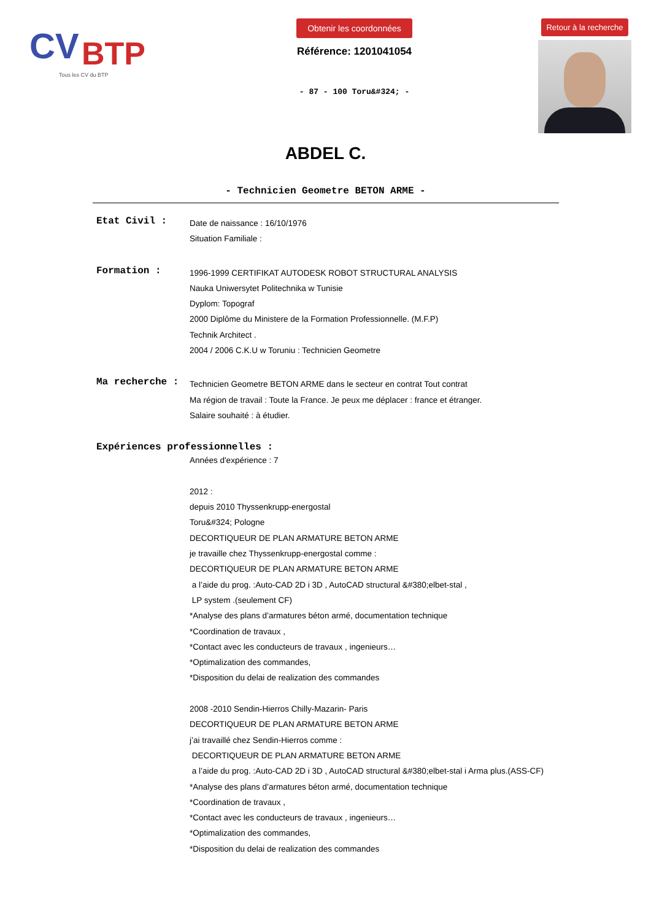CV
BTP
Tous les CV du BTP
Obtenir les coordonnées
Référence: 1201041054
- 87 - 100 Toru&#324; -
Retour à la recherche
ABDEL C.
- Technicien Geometre BETON ARME -
Etat Civil :
Date de naissance : 16/10/1976
Situation Familiale :
Formation :
1996-1999 CERTIFIKAT AUTODESK ROBOT STRUCTURAL ANALYSIS
Nauka Uniwersytet Politechnika w Tunisie
Dyplom: Topograf
2000 Diplôme du Ministere de la Formation Professionnelle. (M.F.P)
Technik Architect .
2004 / 2006 C.K.U w Toruniu : Technicien Geometre
Ma recherche :
Technicien Geometre BETON ARME dans le secteur en contrat Tout contrat
Ma région de travail : Toute la France. Je peux me déplacer : france et étranger.
Salaire souhaité : à étudier.
Expériences professionnelles :
Années d'expérience : 7
2012 :
depuis 2010 Thyssenkrupp-energostal
Toru&#324; Pologne
DECORTIQUEUR DE PLAN ARMATURE BETON ARME
je travaille chez Thyssenkrupp-energostal comme :
DECORTIQUEUR DE PLAN ARMATURE BETON ARME
a l’aide du prog. :Auto-CAD 2D i 3D , AutoCAD structural &#380;elbet-stal ,
LP system .(seulement CF)
*Analyse des plans d’armatures béton armé, documentation technique
*Coordination de travaux ,
*Contact avec les conducteurs de travaux , ingenieurs…
*Optimalization des commandes,
*Disposition du delai de realization des commandes
2008 -2010 Sendin-Hierros Chilly-Mazarin- Paris
DECORTIQUEUR DE PLAN ARMATURE BETON ARME
j’ai travaillé chez Sendin-Hierros comme :
DECORTIQUEUR DE PLAN ARMATURE BETON ARME
a l’aide du prog. :Auto-CAD 2D i 3D , AutoCAD structural &#380;elbet-stal i Arma plus.(ASS-CF)
*Analyse des plans d’armatures béton armé, documentation technique
*Coordination de travaux ,
*Contact avec les conducteurs de travaux , ingenieurs…
*Optimalization des commandes,
*Disposition du delai de realization des commandes